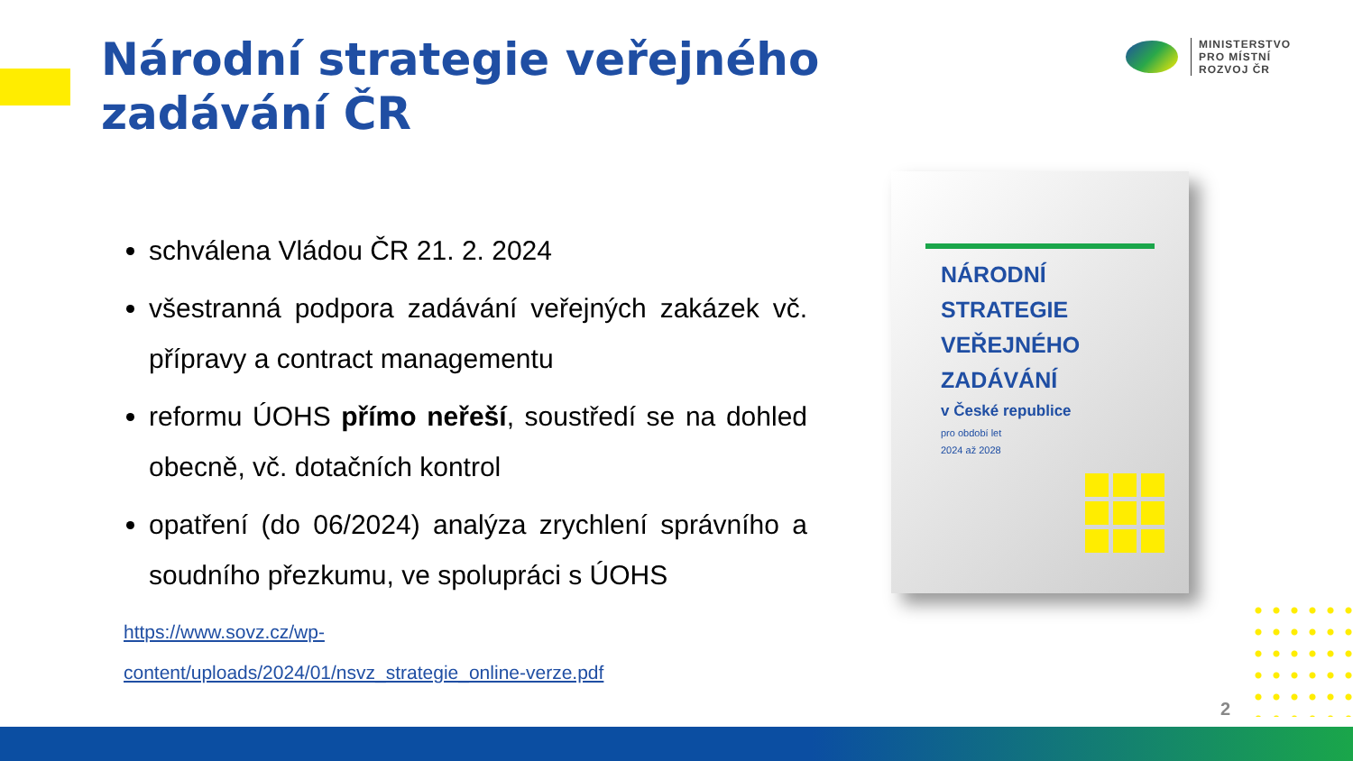Národní strategie veřejného
zadávání ČR
MINISTERSTVO
PRO MÍSTNÍ
ROZVOJ ČR
schválena Vládou ČR 21. 2. 2024
všestranná podpora zadávání veřejných zakázek vč. přípravy a contract managementu
reformu ÚOHS přímo neřeší, soustředí se na dohled obecně, vč. dotačních kontrol
opatření (do 06/2024) analýza zrychlení správního a soudního přezkumu, ve spolupráci s ÚOHS
https://www.sovz.cz/wp-
content/uploads/2024/01/nsvz_strategie_online-verze.pdf
NÁRODNÍ
STRATEGIE
VEŘEJNÉHO
ZADÁVÁNÍ
v České republice
pro období let
2024 až 2028
2